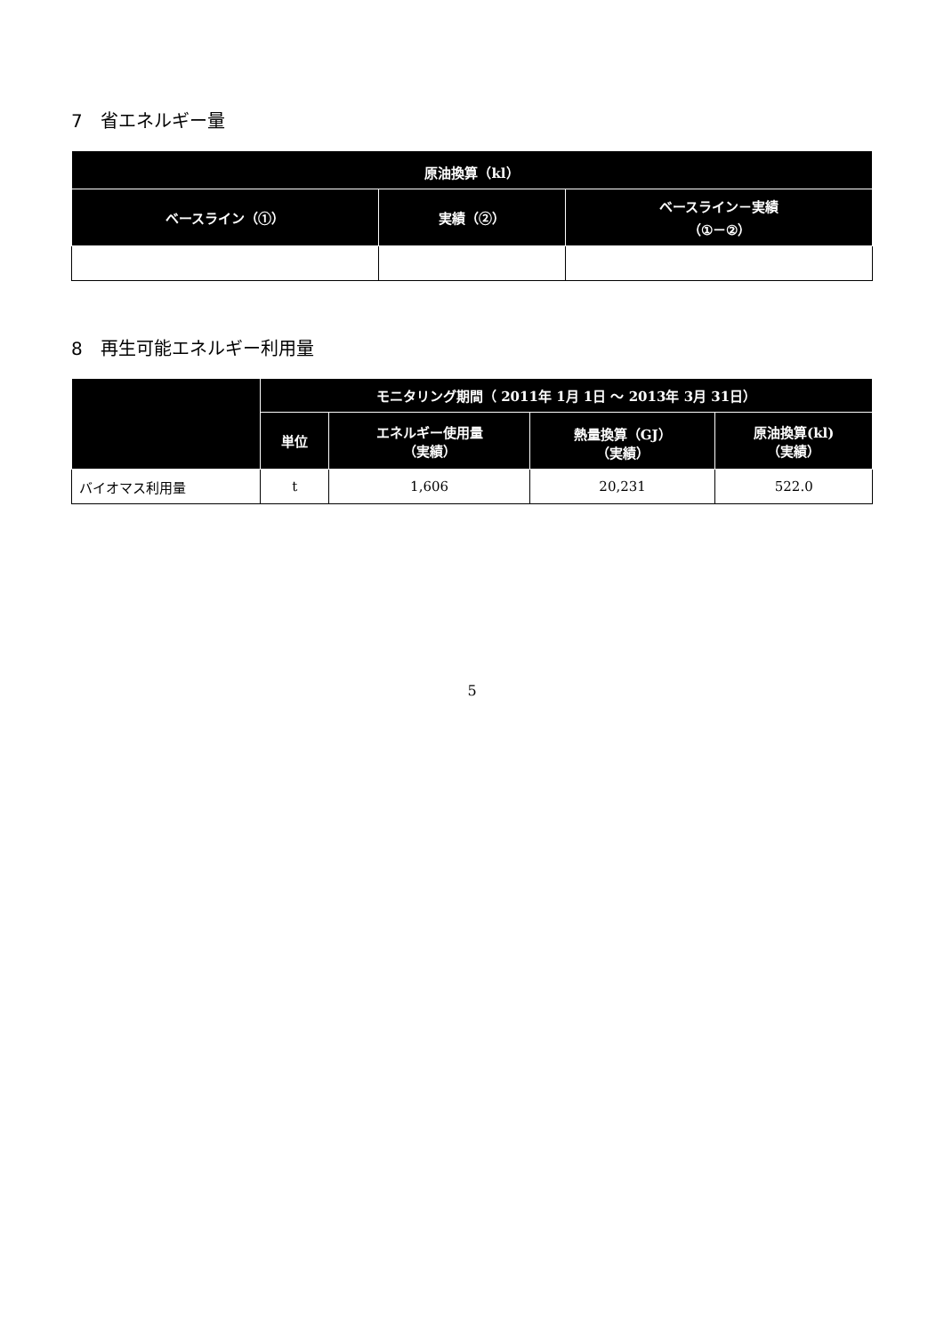7　省エネルギー量
| 原油換算（kl） | | |
| --- | --- | --- |
| ベースライン（①） | 実績（②） | ベースライン－実績 （①－②） |
8　再生可能エネルギー利用量
| | モニタリング期間（ 2011年 1月 1日 ～ 2013年 3月 31日） | | | |
| --- | --- | --- | --- | --- |
| | 単位 | エネルギー使用量 （実績） | 熱量換算（GJ） （実績） | 原油換算(kl) （実績） |
| バイオマス利用量 | t | 1,606 | 20,231 | 522.0 |
5